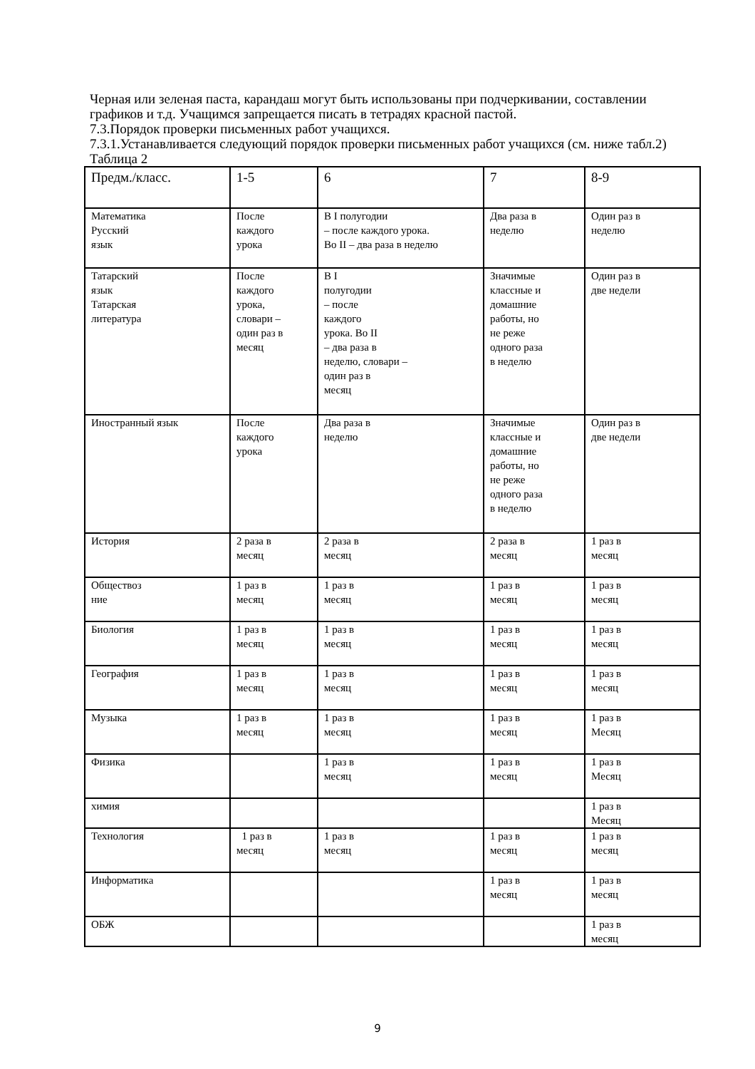Черная или зеленая паста, карандаш могут быть использованы при подчеркивании, составлении графиков и т.д. Учащимся запрещается писать в тетрадях красной пастой.
7.3.Порядок проверки письменных работ учащихся.
7.3.1.Устанавливается следующий порядок проверки письменных работ учащихся (см. ниже табл.2)
Таблица 2
| Предм./класс. | 1-5 | 6 | 7 | 8-9 |
| Математика Русский язык | После каждого урока | В I полугодии – после каждого урока. Во II – два раза в неделю | Два раза в неделю | Один раз в неделю |
| Татарский язык Татарская литература | После каждого урока, словари – один раз в месяц | В I полугодии – после каждого урока. Во II – два раза в неделю, словари – один раз в месяц | Значимые классные и домашние работы, но не реже одного раза в неделю | Один раз в две недели |
| Иностранный язык | После каждого урока | Два раза в неделю | Значимые классные и домашние работы, но не реже одного раза в неделю | Один раз в две недели |
| История | 2 раза в месяц | 2 раза в месяц | 2 раза в месяц | 1 раз в месяц |
| Обществоз ние | 1 раз в месяц | 1 раз в месяц | 1 раз в месяц | 1 раз в месяц |
| Биология | 1 раз в месяц | 1 раз в месяц | 1 раз в месяц | 1 раз в месяц |
| География | 1 раз в месяц | 1 раз в месяц | 1 раз в месяц | 1 раз в месяц |
| Музыка | 1 раз в месяц | 1 раз в месяц | 1 раз в месяц | 1 раз в Месяц |
| Физика | | 1 раз в месяц | 1 раз в месяц | 1 раз в Месяц |
| химия | | | | 1 раз в Месяц |
| Технология | 1 раз в месяц | 1 раз в месяц | 1 раз в месяц | 1 раз в месяц |
| Информатика | | | 1 раз в месяц | 1 раз в месяц |
| ОБЖ | | | | 1 раз в месяц |
9